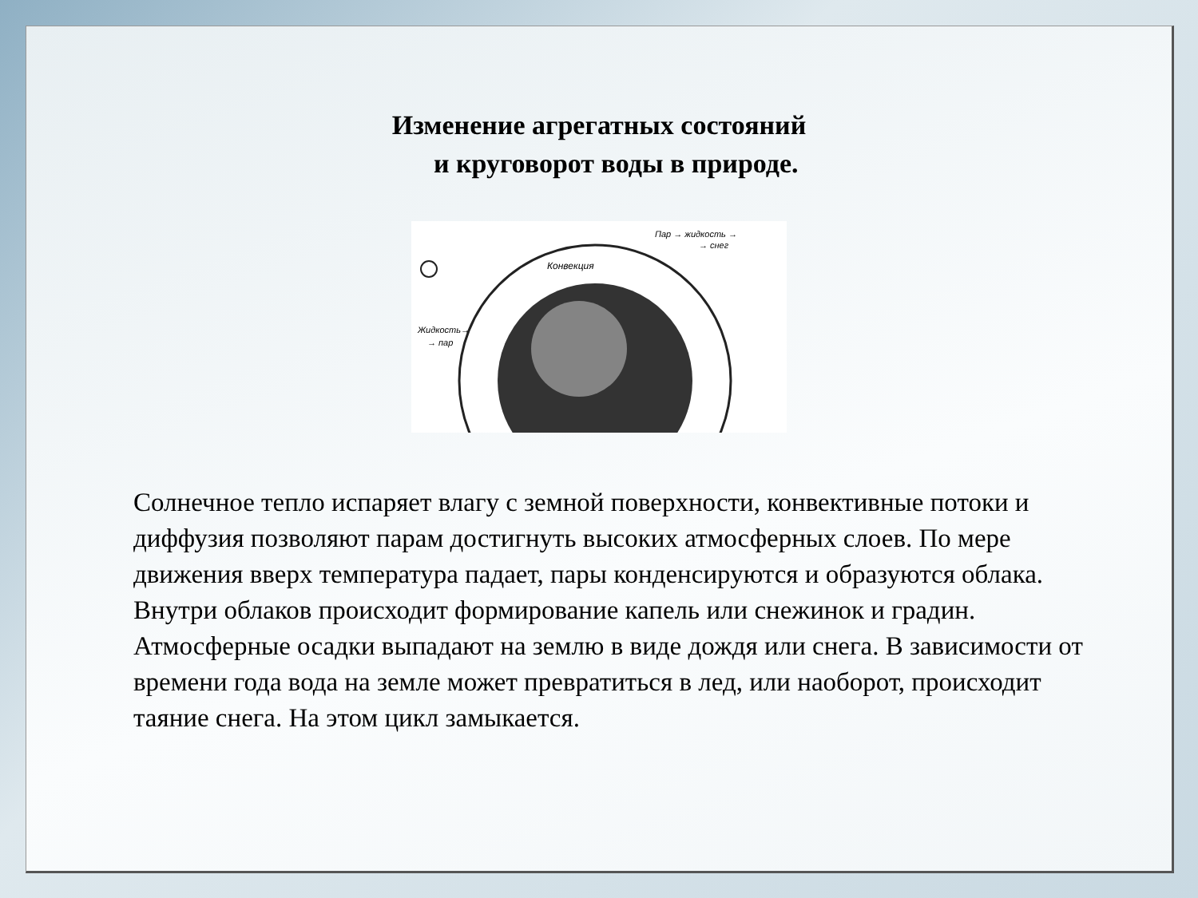Изменение агрегатных состояний
и круговорот воды в природе.
Конвекция
Пар → жидкость →
→ снег
Жидкость→
→ пар
Солнечное тепло испаряет влагу с земной поверхности, конвективные потоки и диффузия позволяют парам достигнуть высоких атмосферных слоев. По мере движения вверх температура падает, пары конденсируются и образуются облака. Внутри облаков происходит формирование капель или снежинок и градин. Атмосферные осадки выпадают на землю в виде дождя или снега. В зависимости от времени года вода на земле может превратиться в лед, или наоборот, происходит таяние снега. На этом цикл замыкается.